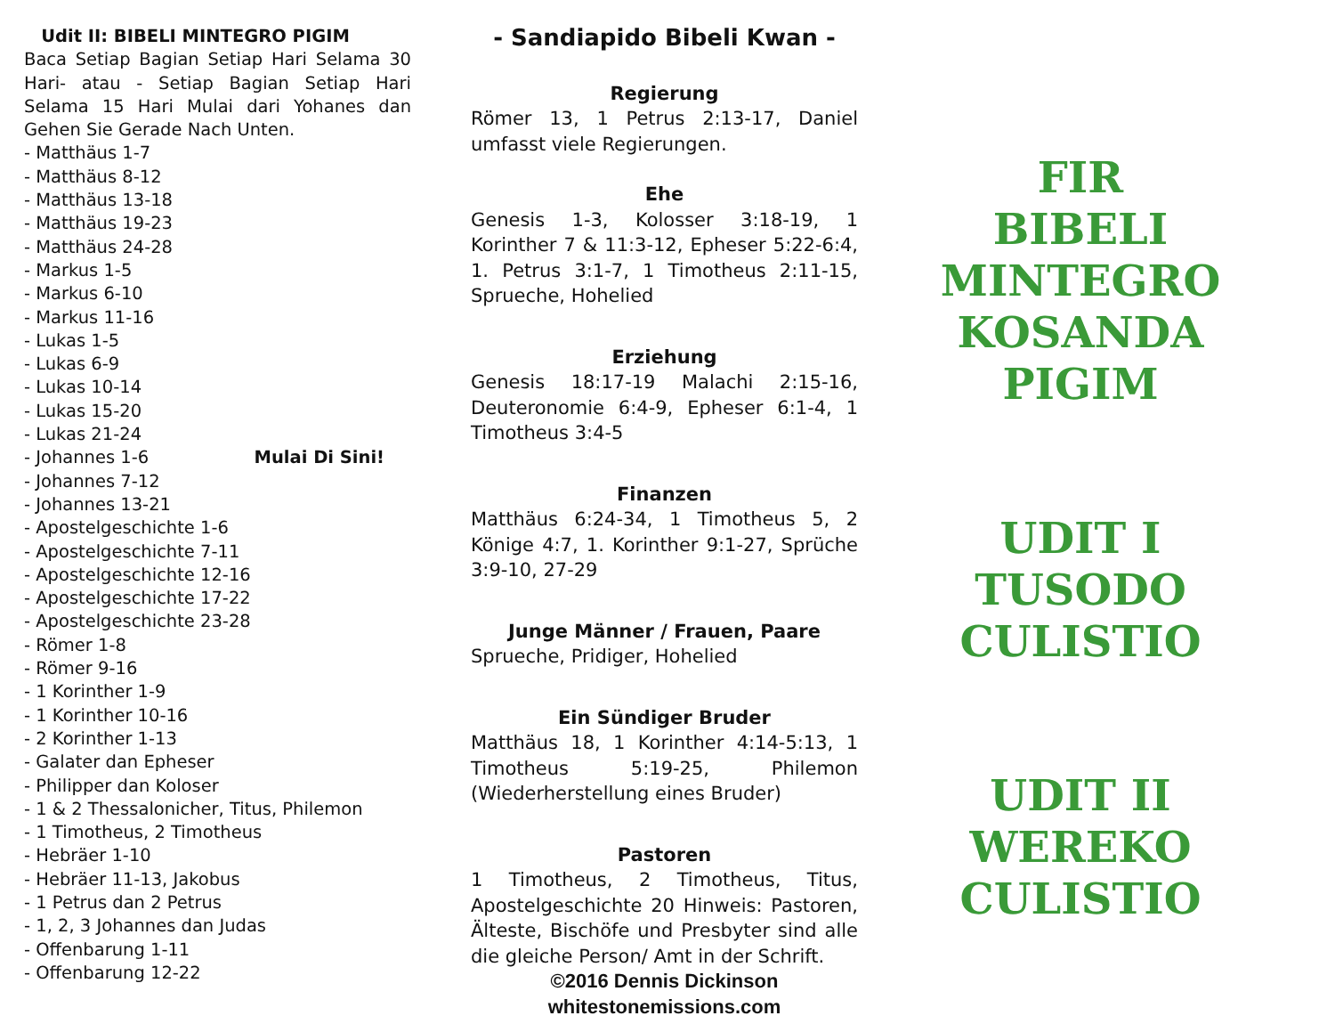Udit II: BIBELI MINTEGRO PIGIM
Baca Setiap Bagian Setiap Hari Selama 30 Hari- atau - Setiap Bagian Setiap Hari Selama 15 Hari Mulai dari Yohanes dan Gehen Sie Gerade Nach Unten.
- Matthäus 1-7
- Matthäus 8-12
- Matthäus 13-18
- Matthäus 19-23
- Matthäus 24-28
- Markus 1-5
- Markus 6-10
- Markus 11-16
- Lukas 1-5
- Lukas 6-9
- Lukas 10-14
- Lukas 15-20
- Lukas 21-24
- Johannes 1-6 Mulai Di Sini!
- Johannes 7-12
- Johannes 13-21
- Apostelgeschichte 1-6
- Apostelgeschichte 7-11
- Apostelgeschichte 12-16
- Apostelgeschichte 17-22
- Apostelgeschichte 23-28
- Römer 1-8
- Römer 9-16
- 1 Korinther 1-9
- 1 Korinther 10-16
- 2 Korinther 1-13
- Galater dan Epheser
- Philipper dan Koloser
- 1 & 2 Thessalonicher, Titus, Philemon
- 1 Timotheus, 2 Timotheus
- Hebräer 1-10
- Hebräer 11-13, Jakobus
- 1 Petrus dan 2 Petrus
- 1, 2, 3 Johannes dan Judas
- Offenbarung 1-11
- Offenbarung 12-22
- Sandiapido Bibeli Kwan -
Regierung
Römer 13, 1 Petrus 2:13-17, Daniel umfasst viele Regierungen.
Ehe
Genesis 1-3, Kolosser 3:18-19, 1 Korinther 7 & 11:3-12, Epheser 5:22-6:4, 1. Petrus 3:1-7, 1 Timotheus 2:11-15, Sprueche, Hohelied
Erziehung
Genesis 18:17-19 Malachi 2:15-16, Deuteronomie 6:4-9, Epheser 6:1-4, 1 Timotheus 3:4-5
Finanzen
Matthäus 6:24-34, 1 Timotheus 5, 2 Könige 4:7, 1. Korinther 9:1-27, Sprüche 3:9-10, 27-29
Junge Männer / Frauen, Paare
Sprueche, Pridiger, Hohelied
Ein Sündiger Bruder
Matthäus 18, 1 Korinther 4:14-5:13, 1 Timotheus 5:19-25, Philemon (Wiederherstellung eines Bruder)
Pastoren
1 Timotheus, 2 Timotheus, Titus, Apostelgeschichte 20 Hinweis: Pastoren, Älteste, Bischöfe und Presbyter sind alle die gleiche Person/ Amt in der Schrift.
©2016 Dennis Dickinson
whitestonemissions.com
FIR
BIBELI
MINTEGRO
KOSANDA
PIGIM
UDIT I
TUSODO
CULISTIO
UDIT II
WEREKO
CULISTIO